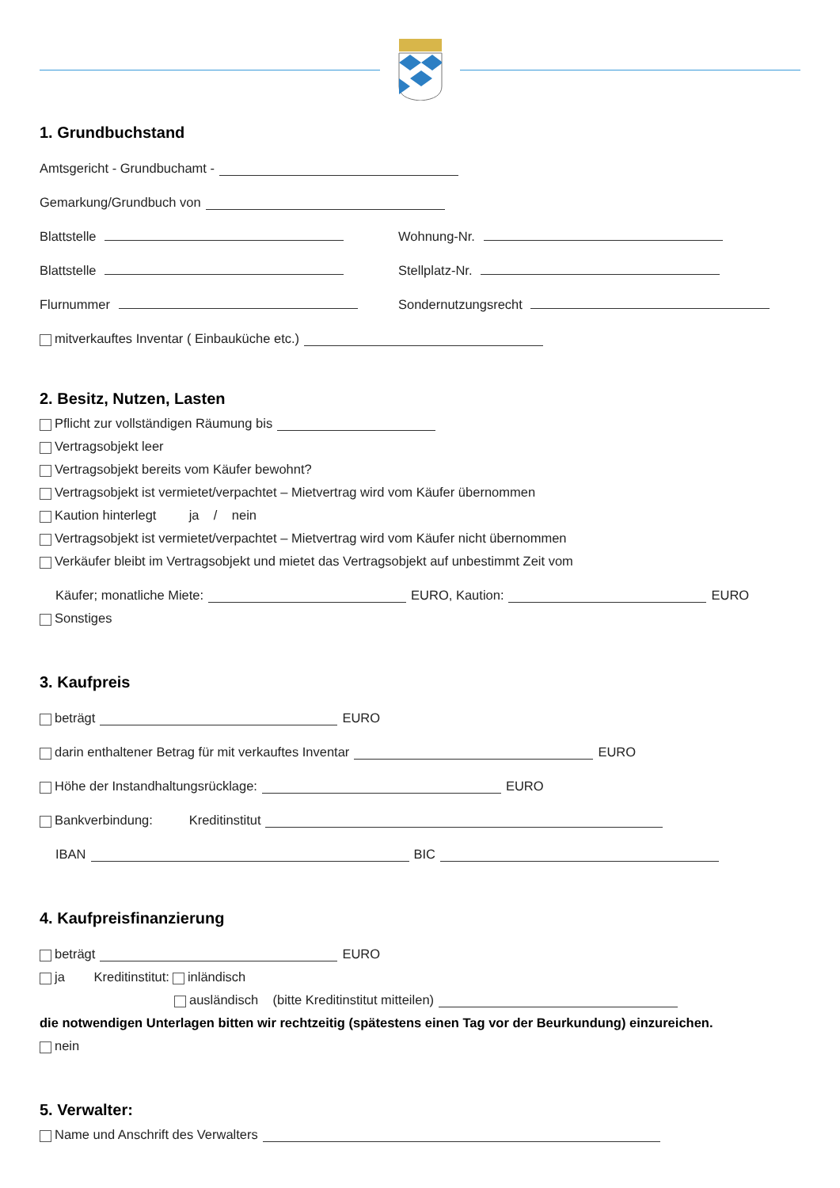1. Grundbuchstand
Amtsgericht - Grundbuchamt -
Gemarkung/Grundbuch von
Blattstelle Wohnung-Nr.
Blattstelle Stellplatz-Nr.
Flurnummer Sondernutzungsrecht
mitverkauftes Inventar ( Einbauküche etc.)
2. Besitz, Nutzen, Lasten
Pflicht zur vollständigen Räumung bis
Vertragsobjekt leer
Vertragsobjekt bereits vom Käufer bewohnt?
Vertragsobjekt ist vermietet/verpachtet – Mietvertrag wird vom Käufer übernommen
Kaution hinterlegt ja / nein
Vertragsobjekt ist vermietet/verpachtet – Mietvertrag wird vom Käufer nicht übernommen
Verkäufer bleibt im Vertragsobjekt und mietet das Vertragsobjekt auf unbestimmt Zeit vom
Käufer; monatliche Miete: EURO, Kaution: EURO
Sonstiges
3. Kaufpreis
beträgt EURO
darin enthaltener Betrag für mit verkauftes Inventar EURO
Höhe der Instandhaltungsrücklage: EURO
Bankverbindung: Kreditinstitut
IBAN BIC
4. Kaufpreisfinanzierung
beträgt EURO
ja Kreditinstitut: inländisch
ausländisch (bitte Kreditinstitut mitteilen)
die notwendigen Unterlagen bitten wir rechtzeitig (spätestens einen Tag vor der Beurkundung) einzureichen.
nein
5. Verwalter:
Name und Anschrift des Verwalters